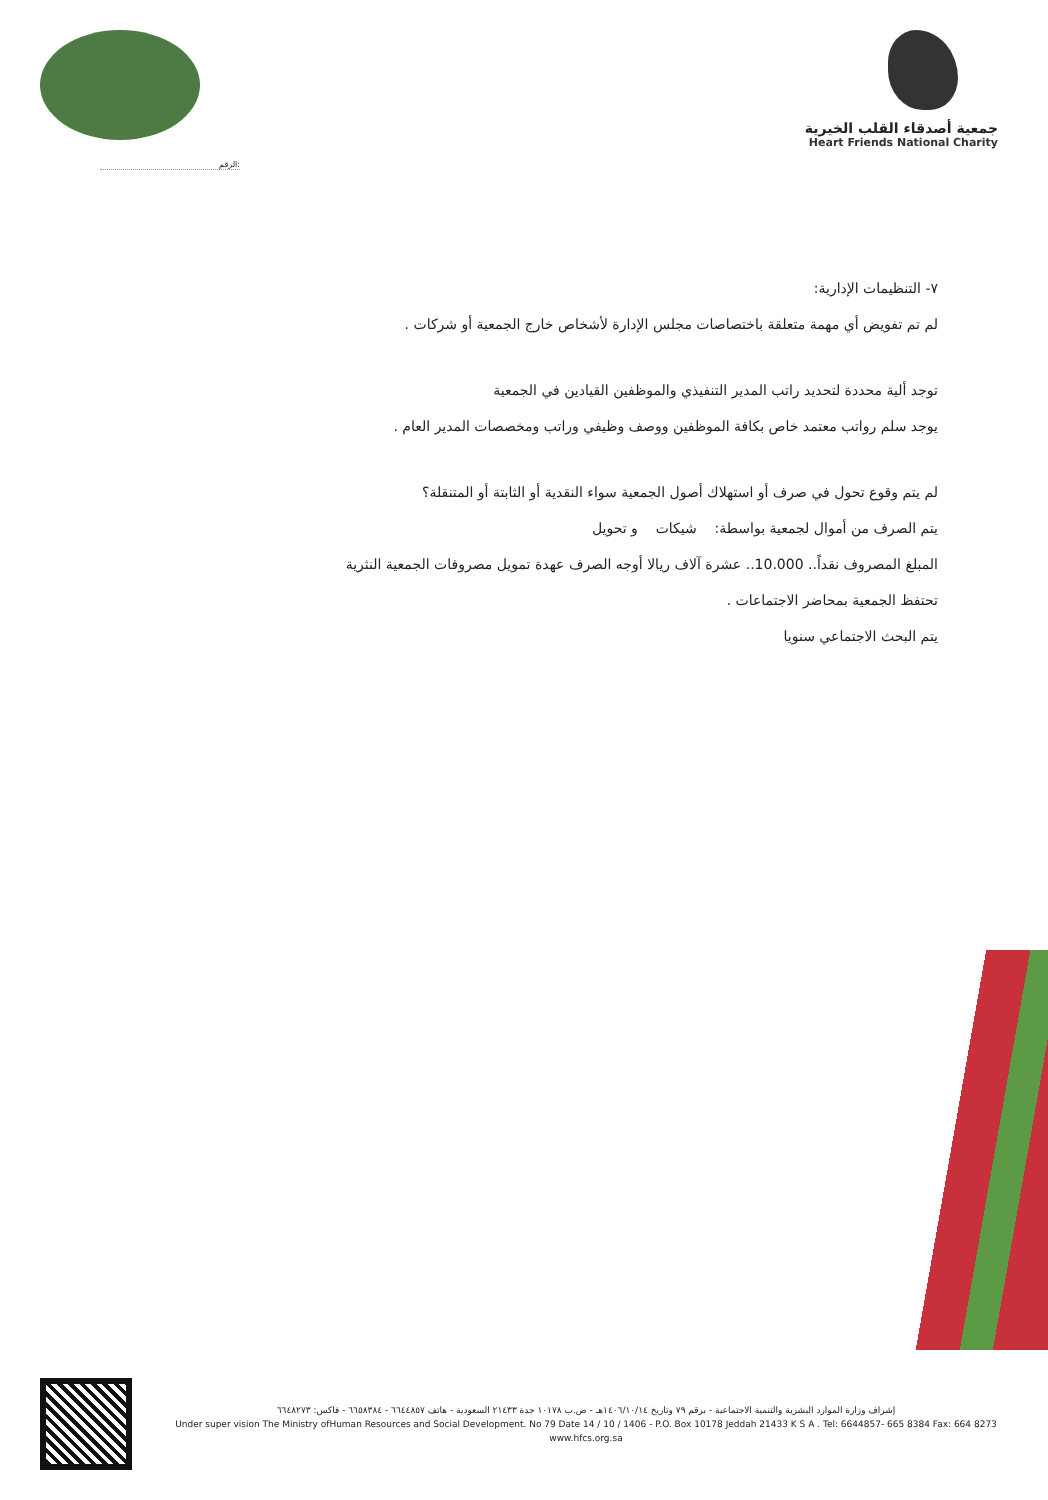الرقم:
جمعية أصدقاء القلب الخيرية
Heart Friends National Charity
٧- التنظيمات الإدارية:
لم تم تفويض أي مهمة متعلقة باختصاصات مجلس الإدارة لأشخاص خارج الجمعية أو شركات .
توجد ألية محددة لتحديد راتب المدير التنفيذي والموظفين القيادين في الجمعية
يوجد سلم رواتب معتمد خاص بكافة الموظفين ووصف وظيفي وراتب ومخصصات المدير العام .
لم يتم وقوع تحول في صرف أو استهلاك أصول الجمعية سواء النقدية أو الثابتة أو المتنقلة؟
يتم الصرف من أموال لجمعية بواسطة: شيكات و تحويل
المبلغ المصروف نقداً.. 10.000.. عشرة آلاف ريالا أوجه الصرف عهدة تمويل مصروفات الجمعية النثرية
تحتفظ الجمعية بمحاضر الاجتماعات .
يتم البحث الاجتماعي سنويا
إشراف وزارة الموارد البشرية والتنمية الاجتماعية - برقم ٧٩ وتاريخ ١٤٠٦/١٠/١٤هـ - ص.ب ١٠١٧٨ جدة ٢١٤٣٣ السعودية - هاتف ٦٦٤٤٨٥٧ - ٦٦٥٨٣٨٤ - فاكس: ٦٦٤٨٢٧٣
Under super vision The Ministry ofHuman Resources and Social Development. No 79 Date 14 / 10 / 1406 - P.O. Box 10178 Jeddah 21433 K S A . Tel: 6644857- 665 8384 Fax: 664 8273
www.hfcs.org.sa